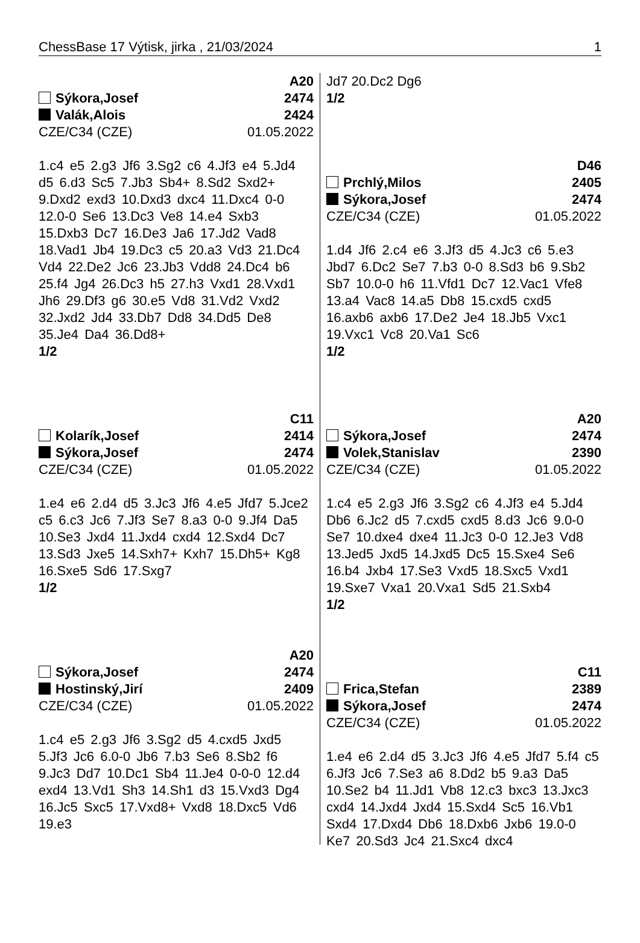ChessBase 17 Výtisk, jirka , 21/03/2024 1
A20
Sýkora,Josef 2474
Valák,Alois 2424
CZE/C34 (CZE) 01.05.2022
1.c4 e5 2.g3 Jf6 3.Sg2 c6 4.Jf3 e4 5.Jd4 d5 6.d3 Sc5 7.Jb3 Sb4+ 8.Sd2 Sxd2+ 9.Dxd2 exd3 10.Dxd3 dxc4 11.Dxc4 0-0 12.0-0 Se6 13.Dc3 Ve8 14.e4 Sxb3 15.Dxb3 Dc7 16.De3 Ja6 17.Jd2 Vad8 18.Vad1 Jb4 19.Dc3 c5 20.a3 Vd3 21.Dc4 Vd4 22.De2 Jc6 23.Jb3 Vdd8 24.Dc4 b6 25.f4 Jg4 26.Dc3 h5 27.h3 Vxd1 28.Vxd1 Jh6 29.Df3 g6 30.e5 Vd8 31.Vd2 Vxd2 32.Jxd2 Jd4 33.Db7 Dd8 34.Dd5 De8 35.Je4 Da4 36.Dd8+
1/2
C11
Kolarík,Josef 2414
Sýkora,Josef 2474
CZE/C34 (CZE) 01.05.2022
1.e4 e6 2.d4 d5 3.Jc3 Jf6 4.e5 Jfd7 5.Jce2 c5 6.c3 Jc6 7.Jf3 Se7 8.a3 0-0 9.Jf4 Da5 10.Se3 Jxd4 11.Jxd4 cxd4 12.Sxd4 Dc7 13.Sd3 Jxe5 14.Sxh7+ Kxh7 15.Dh5+ Kg8 16.Sxe5 Sd6 17.Sxg7
1/2
A20
Sýkora,Josef 2474
Hostinský,Jirí 2409
CZE/C34 (CZE) 01.05.2022
1.c4 e5 2.g3 Jf6 3.Sg2 d5 4.cxd5 Jxd5 5.Jf3 Jc6 6.0-0 Jb6 7.b3 Se6 8.Sb2 f6 9.Jc3 Dd7 10.Dc1 Sb4 11.Je4 0-0-0 12.d4 exd4 13.Vd1 Sh3 14.Sh1 d3 15.Vxd3 Dg4 16.Jc5 Sxc5 17.Vxd8+ Vxd8 18.Dxc5 Vd6 19.e3
Jd7 20.Dc2 Dg6
1/2
D46
Prchlý,Milos 2405
Sýkora,Josef 2474
CZE/C34 (CZE) 01.05.2022
1.d4 Jf6 2.c4 e6 3.Jf3 d5 4.Jc3 c6 5.e3 Jbd7 6.Dc2 Se7 7.b3 0-0 8.Sd3 b6 9.Sb2 Sb7 10.0-0 h6 11.Vfd1 Dc7 12.Vac1 Vfe8 13.a4 Vac8 14.a5 Db8 15.cxd5 cxd5 16.axb6 axb6 17.De2 Je4 18.Jb5 Vxc1 19.Vxc1 Vc8 20.Va1 Sc6
1/2
A20
Sýkora,Josef 2474
Volek,Stanislav 2390
CZE/C34 (CZE) 01.05.2022
1.c4 e5 2.g3 Jf6 3.Sg2 c6 4.Jf3 e4 5.Jd4 Db6 6.Jc2 d5 7.cxd5 cxd5 8.d3 Jc6 9.0-0 Se7 10.dxe4 dxe4 11.Jc3 0-0 12.Je3 Vd8 13.Jed5 Jxd5 14.Jxd5 Dc5 15.Sxe4 Se6 16.b4 Jxb4 17.Se3 Vxd5 18.Sxc5 Vxd1 19.Sxe7 Vxa1 20.Vxa1 Sd5 21.Sxb4
1/2
C11
Frica,Stefan 2389
Sýkora,Josef 2474
CZE/C34 (CZE) 01.05.2022
1.e4 e6 2.d4 d5 3.Jc3 Jf6 4.e5 Jfd7 5.f4 c5 6.Jf3 Jc6 7.Se3 a6 8.Dd2 b5 9.a3 Da5 10.Se2 b4 11.Jd1 Vb8 12.c3 bxc3 13.Jxc3 cxd4 14.Jxd4 Jxd4 15.Sxd4 Sc5 16.Vb1 Sxd4 17.Dxd4 Db6 18.Dxb6 Jxb6 19.0-0 Ke7 20.Sd3 Jc4 21.Sxc4 dxc4